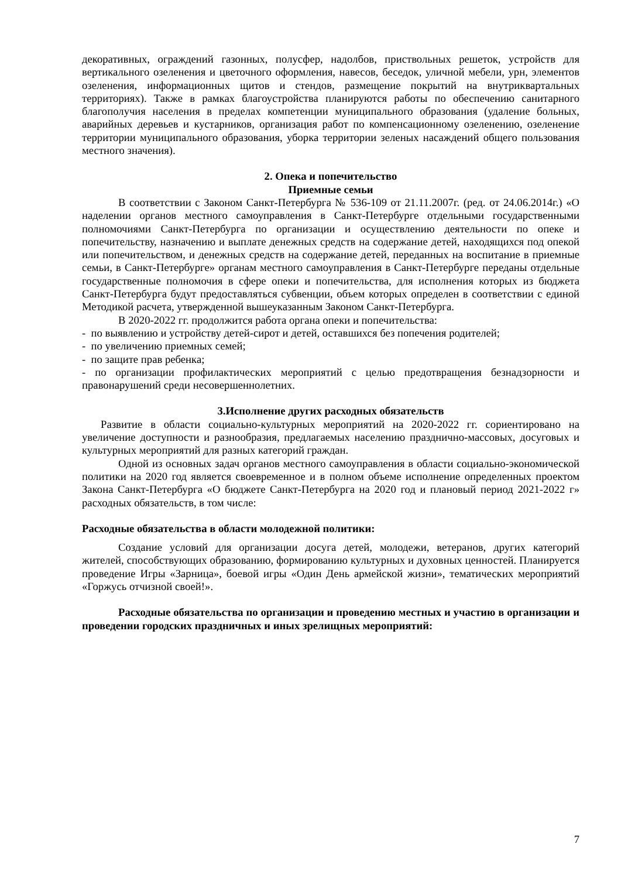декоративных, ограждений газонных, полусфер, надолбов, приствольных решеток, устройств для вертикального озеленения и цветочного оформления, навесов, беседок, уличной мебели, урн, элементов озеленения, информационных щитов и стендов, размещение покрытий на внутриквартальных территориях). Также в рамках благоустройства планируются работы по обеспечению санитарного благополучия населения в пределах компетенции муниципального образования (удаление больных, аварийных деревьев и кустарников, организация работ по компенсационному озеленению, озеленение территории муниципального образования, уборка территории зеленых насаждений общего пользования местного значения).
2. Опека и попечительство
Приемные семьи
В соответствии с Законом Санкт-Петербурга № 536-109 от 21.11.2007г. (ред. от 24.06.2014г.) «О наделении органов местного самоуправления в Санкт-Петербурге отдельными государственными полномочиями Санкт-Петербурга по организации и осуществлению деятельности по опеке и попечительству, назначению и выплате денежных средств на содержание детей, находящихся под опекой или попечительством, и денежных средств на содержание детей, переданных на воспитание в приемные семьи, в Санкт-Петербурге» органам местного самоуправления в Санкт-Петербурге переданы отдельные государственные полномочия в сфере опеки и попечительства, для исполнения которых из бюджета Санкт-Петербурга будут предоставляться субвенции, объем которых определен в соответствии с единой Методикой расчета, утвержденной вышеуказанным Законом Санкт-Петербурга.
В 2020-2022 гг. продолжится работа органа опеки и попечительства:
- по выявлению и устройству детей-сирот и детей, оставшихся без попечения родителей;
- по увеличению приемных семей;
- по защите прав ребенка;
- по организации профилактических мероприятий с целью предотвращения безнадзорности и правонарушений среди несовершеннолетних.
3.Исполнение других расходных обязательств
Развитие в области социально-культурных мероприятий на 2020-2022 гг. сориентировано на увеличение доступности и разнообразия, предлагаемых населению празднично-массовых, досуговых и культурных мероприятий для разных категорий граждан.
Одной из основных задач органов местного самоуправления в области социально-экономической политики на 2020 год является своевременное и в полном объеме исполнение определенных проектом Закона Санкт-Петербурга «О бюджете Санкт-Петербурга на 2020 год и плановый период 2021-2022 г» расходных обязательств, в том числе:
Расходные обязательства в области молодежной политики:
Создание условий для организации досуга детей, молодежи, ветеранов, других категорий жителей, способствующих образованию, формированию культурных и духовных ценностей. Планируется проведение Игры «Зарница», боевой игры «Один День армейской жизни», тематических мероприятий «Горжусь отчизной своей!».
Расходные обязательства по организации и проведению местных и участию в организации и проведении городских праздничных и иных зрелищных мероприятий:
7